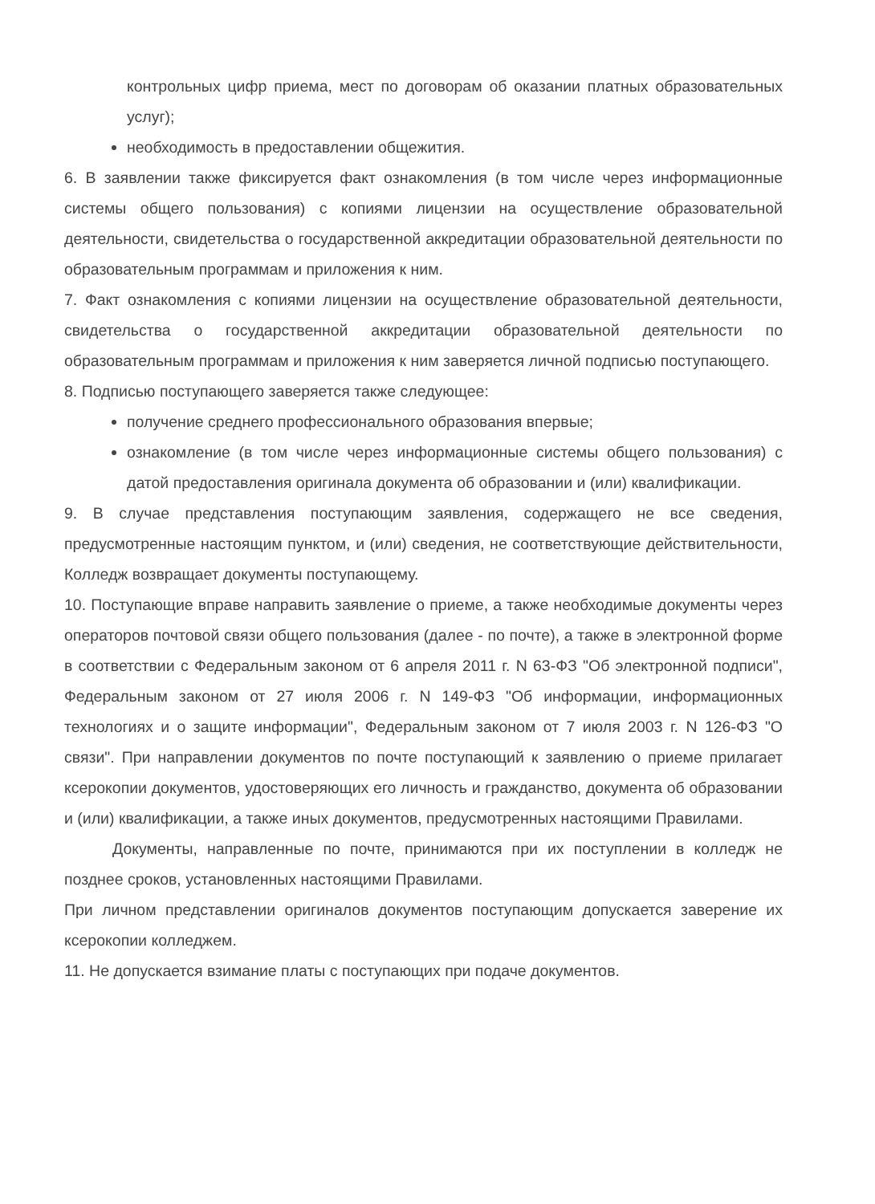контрольных цифр приема, мест по договорам об оказании платных образовательных услуг);
необходимость в предоставлении общежития.
6. В заявлении также фиксируется факт ознакомления (в том числе через информационные системы общего пользования) с копиями лицензии на осуществление образовательной деятельности, свидетельства о государственной аккредитации образовательной деятельности по образовательным программам и приложения к ним.
7. Факт ознакомления с копиями лицензии на осуществление образовательной деятельности, свидетельства о государственной аккредитации образовательной деятельности по образовательным программам и приложения к ним заверяется личной подписью поступающего.
8. Подписью поступающего заверяется также следующее:
получение среднего профессионального образования впервые;
ознакомление (в том числе через информационные системы общего пользования) с датой предоставления оригинала документа об образовании и (или) квалификации.
9. В случае представления поступающим заявления, содержащего не все сведения, предусмотренные настоящим пунктом, и (или) сведения, не соответствующие действительности, Колледж возвращает документы поступающему.
10. Поступающие вправе направить заявление о приеме, а также необходимые документы через операторов почтовой связи общего пользования (далее - по почте), а также в электронной форме в соответствии с Федеральным законом от 6 апреля 2011 г. N 63-ФЗ "Об электронной подписи", Федеральным законом от 27 июля 2006 г. N 149-ФЗ "Об информации, информационных технологиях и о защите информации", Федеральным законом от 7 июля 2003 г. N 126-ФЗ "О связи". При направлении документов по почте поступающий к заявлению о приеме прилагает ксерокопии документов, удостоверяющих его личность и гражданство, документа об образовании и (или) квалификации, а также иных документов, предусмотренных настоящими Правилами.
Документы, направленные по почте, принимаются при их поступлении в колледж не позднее сроков, установленных настоящими Правилами.
При личном представлении оригиналов документов поступающим допускается заверение их ксерокопии колледжем.
11. Не допускается взимание платы с поступающих при подаче документов.